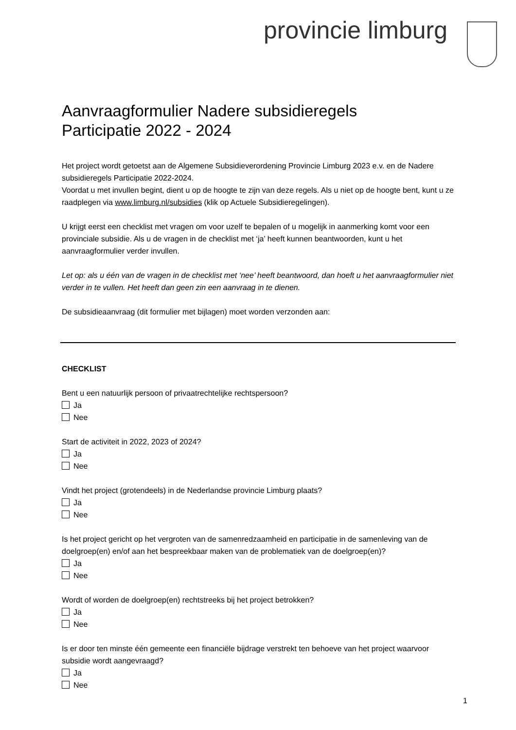provincie limburg
Aanvraagformulier Nadere subsidieregels
Participatie 2022 - 2024
Het project wordt getoetst aan de Algemene Subsidieverordening Provincie Limburg 2023 e.v. en de Nadere subsidieregels Participatie 2022-2024.
Voordat u met invullen begint, dient u op de hoogte te zijn van deze regels. Als u niet op de hoogte bent, kunt u ze raadplegen via www.limburg.nl/subsidies (klik op Actuele Subsidieregelingen).
U krijgt eerst een checklist met vragen om voor uzelf te bepalen of u mogelijk in aanmerking komt voor een provinciale subsidie. Als u de vragen in de checklist met ‘ja’ heeft kunnen beantwoorden, kunt u het aanvraagformulier verder invullen.
Let op: als u één van de vragen in de checklist met ‘nee’ heeft beantwoord, dan hoeft u het aanvraagformulier niet verder in te vullen. Het heeft dan geen zin een aanvraag in te dienen.
De subsidieaanvraag (dit formulier met bijlagen) moet worden verzonden aan:
CHECKLIST
Bent u een natuurlijk persoon of privaatrechtelijke rechtspersoon?
Ja
Nee
Start de activiteit in 2022, 2023 of 2024?
Ja
Nee
Vindt het project (grotendeels) in de Nederlandse provincie Limburg plaats?
Ja
Nee
Is het project gericht op het vergroten van de samenredzaamheid en participatie in de samenleving van de doelgroep(en) en/of aan het bespreekbaar maken van de problematiek van de doelgroep(en)?
Ja
Nee
Wordt of worden de doelgroep(en) rechtstreeks bij het project betrokken?
Ja
Nee
Is er door ten minste één gemeente een financiële bijdrage verstrekt ten behoeve van het project waarvoor subsidie wordt aangevraagd?
Ja
Nee
1